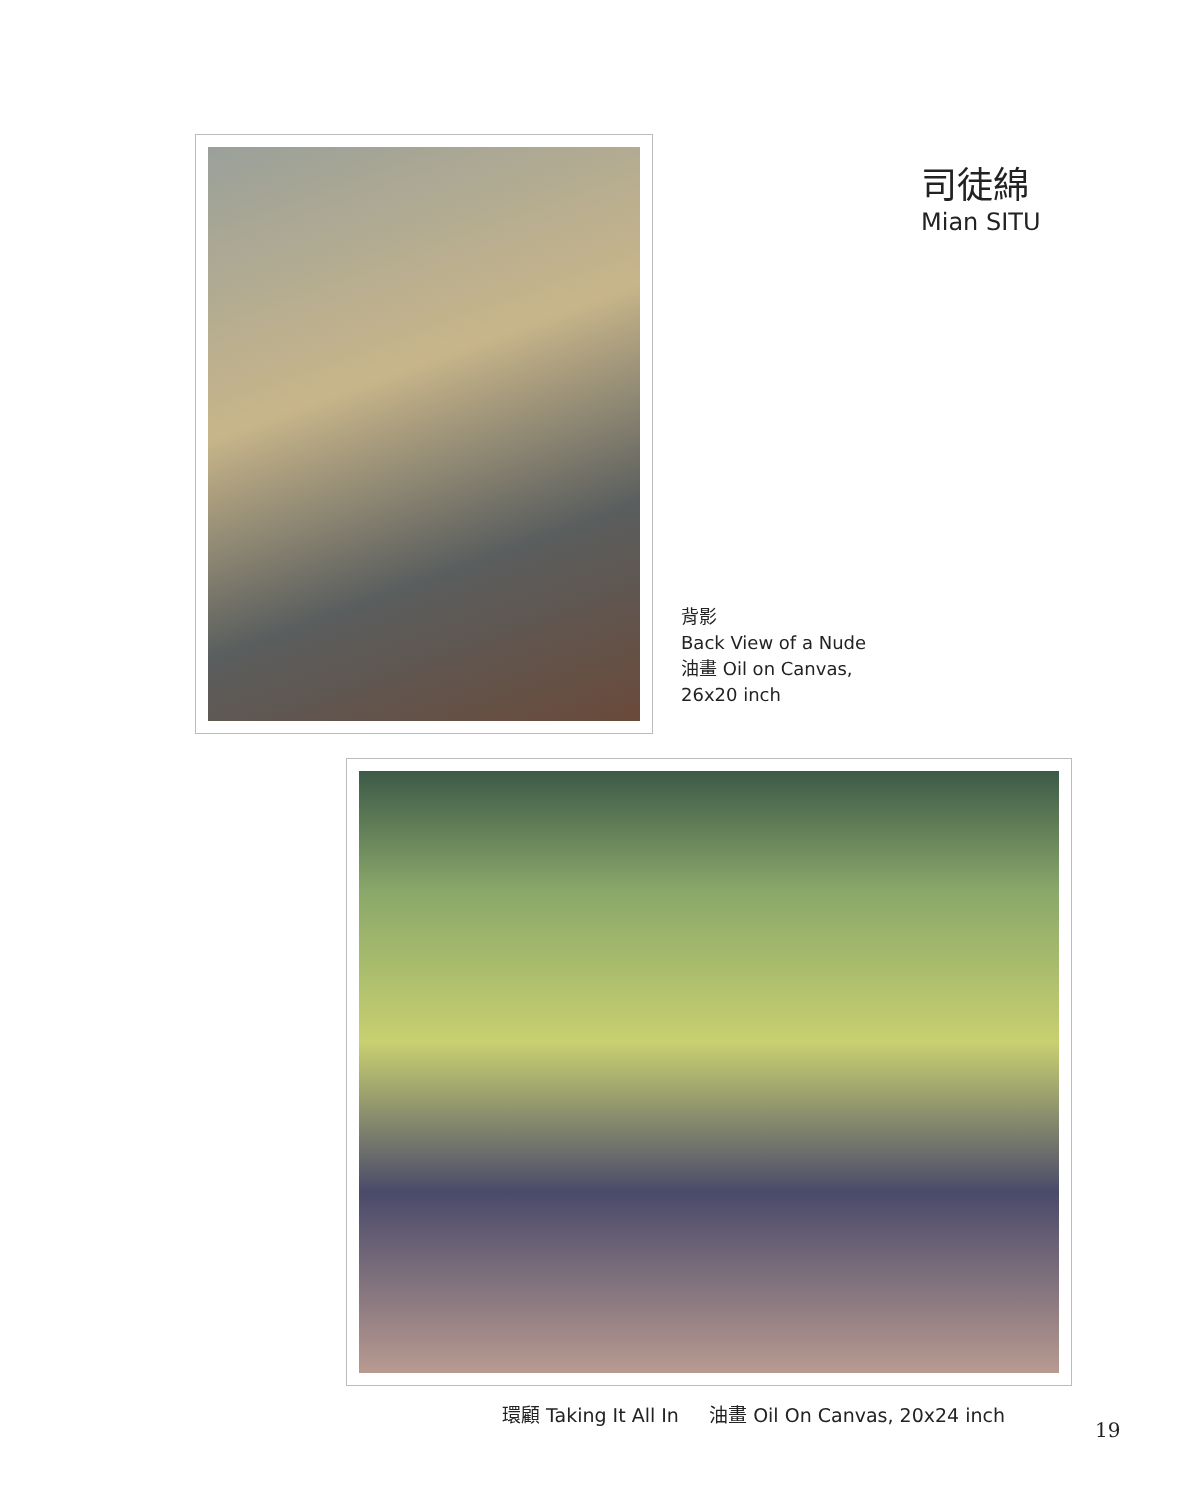司徒綿
Mian SITU
背影
Back View of a Nude
油畫 Oil on Canvas,
26x20 inch
環顧 Taking It All In 油畫 Oil On Canvas, 20x24 inch
19